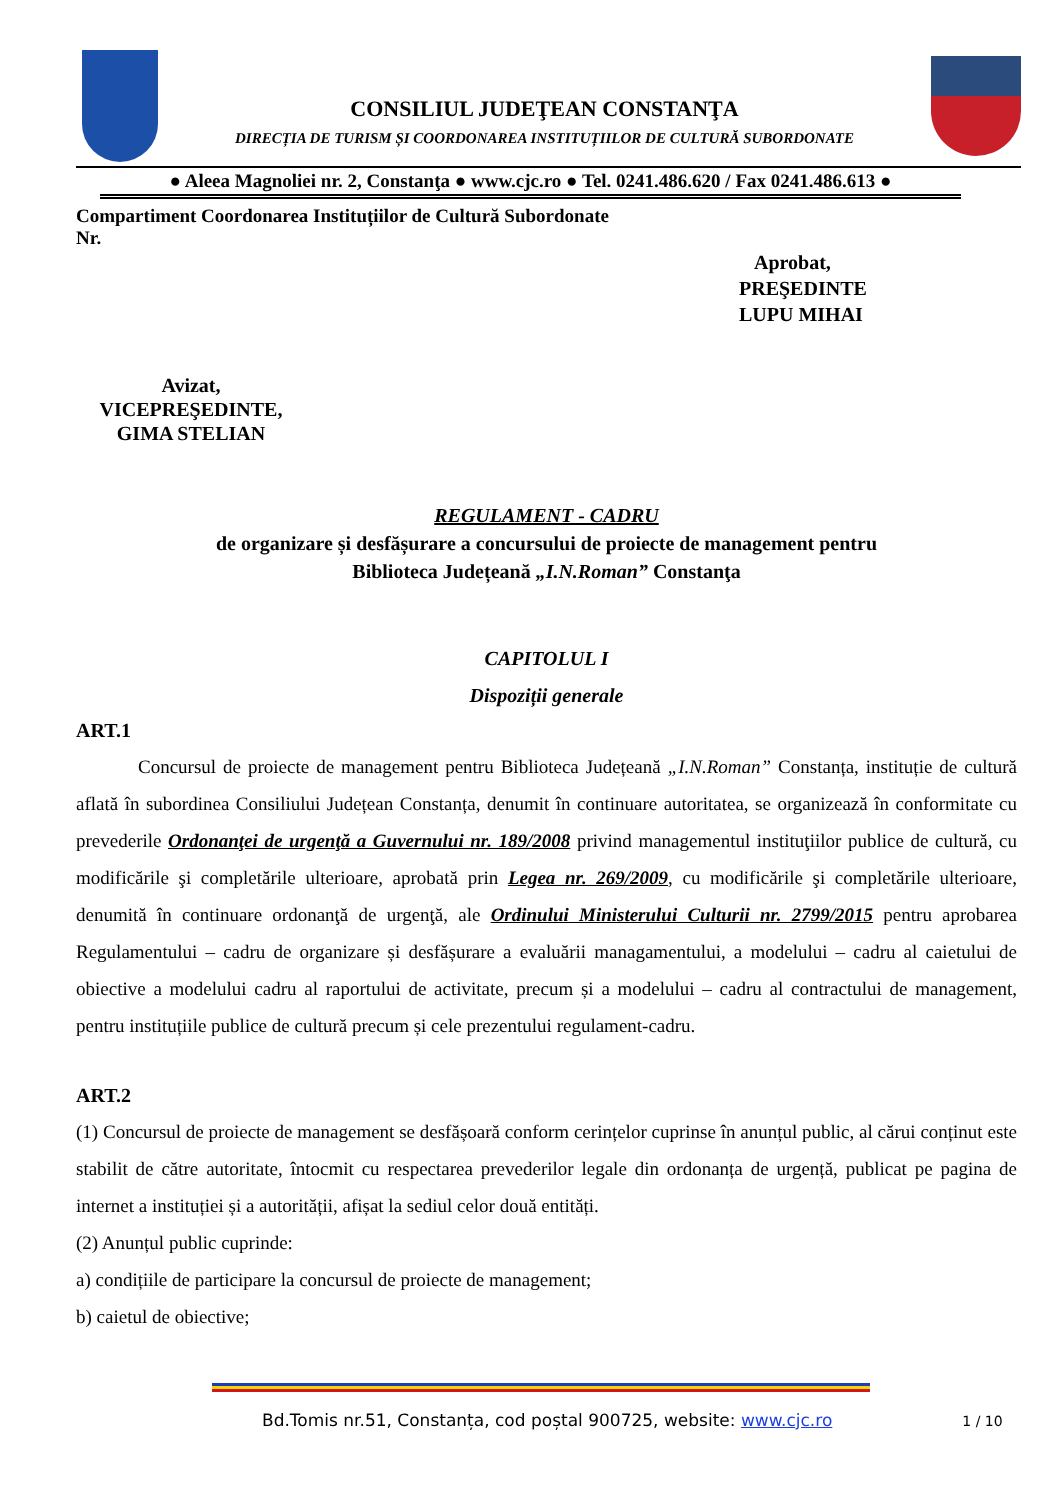CONSILIUL JUDEŢEAN CONSTANŢA
DIRECȚIA DE TURISM ȘI COORDONAREA INSTITUȚIILOR DE CULTURĂ SUBORDONATE
● Aleea Magnoliei nr. 2, Constanţa ● www.cjc.ro ● Tel. 0241.486.620 / Fax 0241.486.613 ●
Compartiment Coordonarea Instituțiilor de Cultură Subordonate
Nr.
Aprobat,
PREŞEDINTE
LUPU MIHAI
Avizat,
VICEPREŞEDINTE,
GIMA STELIAN
REGULAMENT - CADRU
de organizare și desfășurare a concursului de proiecte de management pentru
Biblioteca Județeană „I.N.Roman” Constanţa
CAPITOLUL I
Dispoziții generale
ART.1
Concursul de proiecte de management pentru Biblioteca Județeană „I.N.Roman” Constanța, instituție de cultură aflată în subordinea Consiliului Județean Constanța, denumit în continuare autoritatea, se organizează în conformitate cu prevederile Ordonanţei de urgenţă a Guvernului nr. 189/2008 privind managementul instituţiilor publice de cultură, cu modificările şi completările ulterioare, aprobată prin Legea nr. 269/2009, cu modificările şi completările ulterioare, denumită în continuare ordonanţă de urgenţă, ale Ordinului Ministerului Culturii nr. 2799/2015 pentru aprobarea Regulamentului – cadru de organizare și desfășurare a evaluării managamentului, a modelului – cadru al caietului de obiective a modelului cadru al raportului de activitate, precum și a modelului – cadru al contractului de management, pentru instituțiile publice de cultură precum și cele prezentului regulament-cadru.
ART.2
(1) Concursul de proiecte de management se desfășoară conform cerințelor cuprinse în anunțul public, al cărui conținut este stabilit de către autoritate, întocmit cu respectarea prevederilor legale din ordonanța de urgență, publicat pe pagina de internet a instituției și a autorității, afișat la sediul celor două entități.
(2) Anunțul public cuprinde:
a) condițiile de participare la concursul de proiecte de management;
b) caietul de obiective;
Bd.Tomis nr.51, Constanța, cod poștal 900725, website: www.cjc.ro 1 / 10